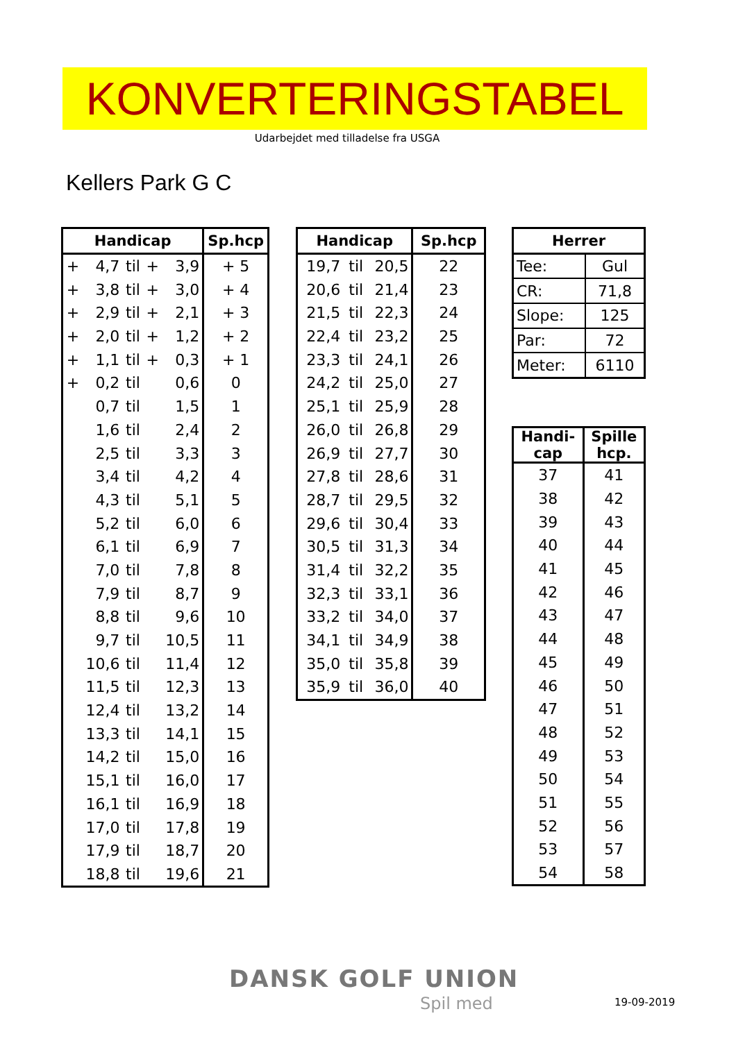KONVERTERINGSTABEL
Udarbejdet med tilladelse fra USGA
Kellers Park G C
| Handicap | | | | | Sp.hcp |
| --- | --- | --- | --- | --- | --- |
| + | 4,7 | til | + | 3,9 | + 5 |
| + | 3,8 | til | + | 3,0 | + 4 |
| + | 2,9 | til | + | 2,1 | + 3 |
| + | 2,0 | til | + | 1,2 | + 2 |
| + | 1,1 | til | + | 0,3 | + 1 |
| + | 0,2 | til | | 0,6 | 0 |
| | 0,7 | til | | 1,5 | 1 |
| | 1,6 | til | | 2,4 | 2 |
| | 2,5 | til | | 3,3 | 3 |
| | 3,4 | til | | 4,2 | 4 |
| | 4,3 | til | | 5,1 | 5 |
| | 5,2 | til | | 6,0 | 6 |
| | 6,1 | til | | 6,9 | 7 |
| | 7,0 | til | | 7,8 | 8 |
| | 7,9 | til | | 8,7 | 9 |
| | 8,8 | til | | 9,6 | 10 |
| | 9,7 | til | | 10,5 | 11 |
| | 10,6 | til | | 11,4 | 12 |
| | 11,5 | til | | 12,3 | 13 |
| | 12,4 | til | | 13,2 | 14 |
| | 13,3 | til | | 14,1 | 15 |
| | 14,2 | til | | 15,0 | 16 |
| | 15,1 | til | | 16,0 | 17 |
| | 16,1 | til | | 16,9 | 18 |
| | 17,0 | til | | 17,8 | 19 |
| | 17,9 | til | | 18,7 | 20 |
| | 18,8 | til | | 19,6 | 21 |
| Handicap | | | Sp.hcp |
| --- | --- | --- | --- |
| 19,7 | til | 20,5 | 22 |
| 20,6 | til | 21,4 | 23 |
| 21,5 | til | 22,3 | 24 |
| 22,4 | til | 23,2 | 25 |
| 23,3 | til | 24,1 | 26 |
| 24,2 | til | 25,0 | 27 |
| 25,1 | til | 25,9 | 28 |
| 26,0 | til | 26,8 | 29 |
| 26,9 | til | 27,7 | 30 |
| 27,8 | til | 28,6 | 31 |
| 28,7 | til | 29,5 | 32 |
| 29,6 | til | 30,4 | 33 |
| 30,5 | til | 31,3 | 34 |
| 31,4 | til | 32,2 | 35 |
| 32,3 | til | 33,1 | 36 |
| 33,2 | til | 34,0 | 37 |
| 34,1 | til | 34,9 | 38 |
| 35,0 | til | 35,8 | 39 |
| 35,9 | til | 36,0 | 40 |
| Herrer | |
| --- | --- |
| Tee: | Gul |
| CR: | 71,8 |
| Slope: | 125 |
| Par: | 72 |
| Meter: | 6110 |
| Handi- cap | Spille hcp. |
| --- | --- |
| 37 | 41 |
| 38 | 42 |
| 39 | 43 |
| 40 | 44 |
| 41 | 45 |
| 42 | 46 |
| 43 | 47 |
| 44 | 48 |
| 45 | 49 |
| 46 | 50 |
| 47 | 51 |
| 48 | 52 |
| 49 | 53 |
| 50 | 54 |
| 51 | 55 |
| 52 | 56 |
| 53 | 57 |
| 54 | 58 |
DANSK GOLF UNION
Spil med 19-09-2019